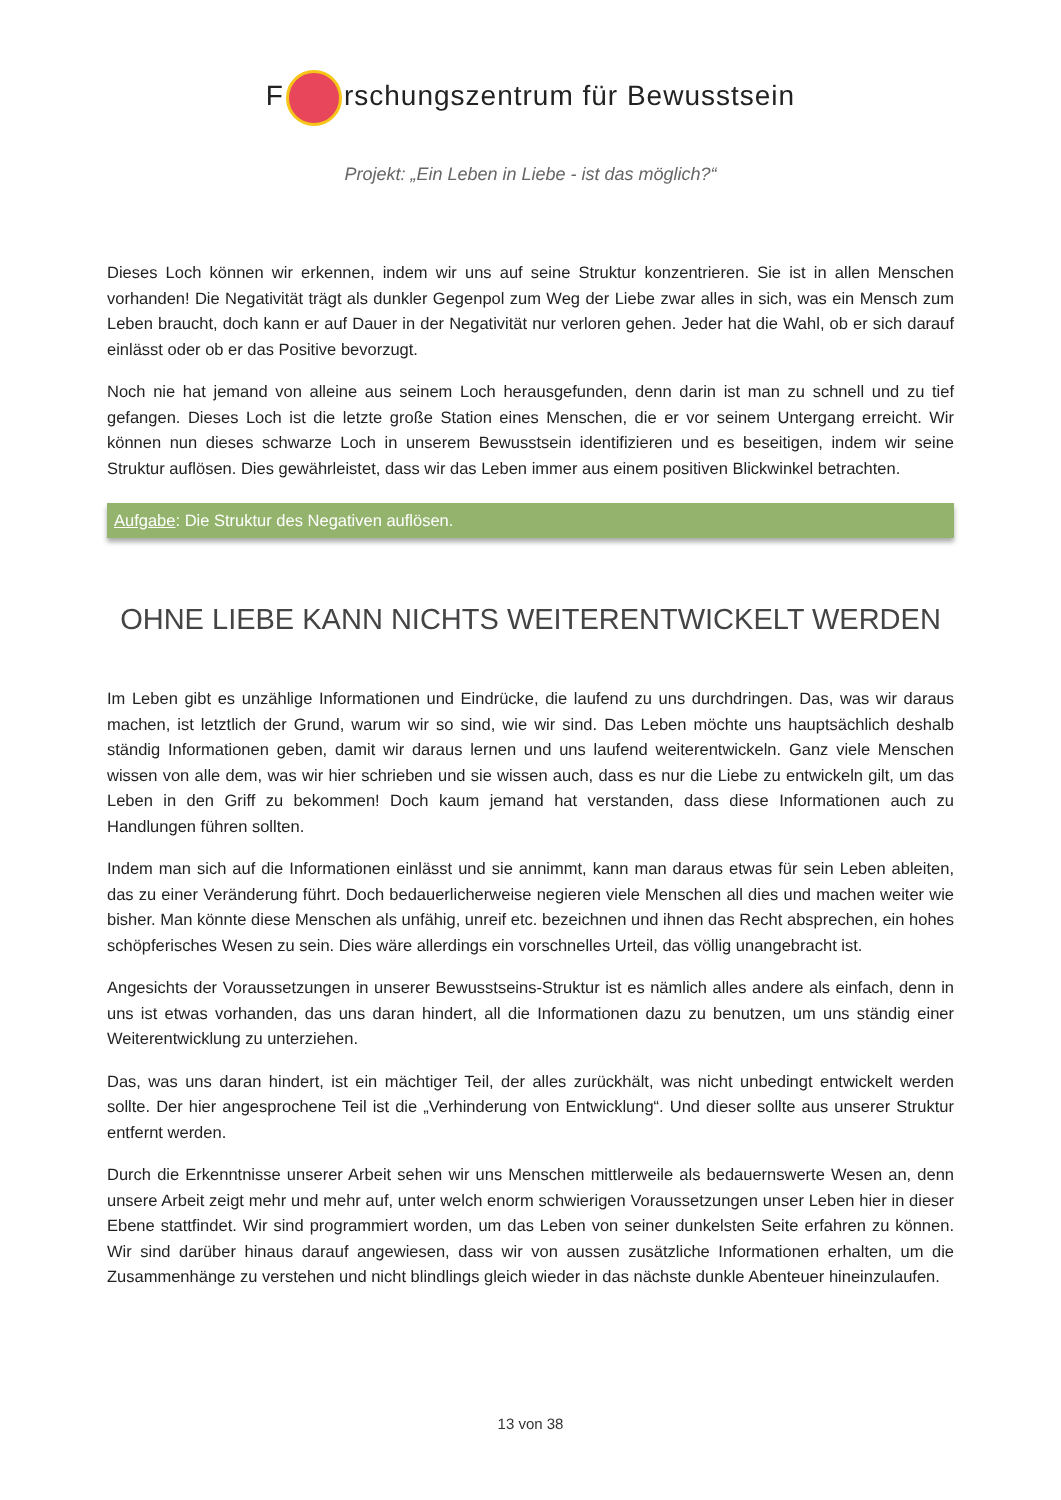F rschungszentrum für Bewusstsein
Projekt: „Ein Leben in Liebe - ist das möglich?“
Dieses Loch können wir erkennen, indem wir uns auf seine Struktur konzentrieren. Sie ist in allen Menschen vorhanden! Die Negativität trägt als dunkler Gegenpol zum Weg der Liebe zwar alles in sich, was ein Mensch zum Leben braucht, doch kann er auf Dauer in der Negativität nur verloren gehen. Jeder hat die Wahl, ob er sich darauf einlässt oder ob er das Positive bevorzugt.
Noch nie hat jemand von alleine aus seinem Loch herausgefunden, denn darin ist man zu schnell und zu tief gefangen. Dieses Loch ist die letzte große Station eines Menschen, die er vor seinem Untergang erreicht. Wir können nun dieses schwarze Loch in unserem Bewusstsein identifizieren und es beseitigen, indem wir seine Struktur auflösen. Dies gewährleistet, dass wir das Leben immer aus einem positiven Blickwinkel betrachten.
Aufgabe: Die Struktur des Negativen auflösen.
OHNE LIEBE KANN NICHTS WEITERENTWICKELT WERDEN
Im Leben gibt es unzählige Informationen und Eindrücke, die laufend zu uns durchdringen. Das, was wir daraus machen, ist letztlich der Grund, warum wir so sind, wie wir sind. Das Leben möchte uns hauptsächlich deshalb ständig Informationen geben, damit wir daraus lernen und uns laufend weiterentwickeln. Ganz viele Menschen wissen von alle dem, was wir hier schrieben und sie wissen auch, dass es nur die Liebe zu entwickeln gilt, um das Leben in den Griff zu bekommen! Doch kaum jemand hat verstanden, dass diese Informationen auch zu Handlungen führen sollten.
Indem man sich auf die Informationen einlässt und sie annimmt, kann man daraus etwas für sein Leben ableiten, das zu einer Veränderung führt. Doch bedauerlicherweise negieren viele Menschen all dies und machen weiter wie bisher. Man könnte diese Menschen als unfähig, unreif etc. bezeichnen und ihnen das Recht absprechen, ein hohes schöpferisches Wesen zu sein. Dies wäre allerdings ein vorschnelles Urteil, das völlig unangebracht ist.
Angesichts der Voraussetzungen in unserer Bewusstseins-Struktur ist es nämlich alles andere als einfach, denn in uns ist etwas vorhanden, das uns daran hindert, all die Informationen dazu zu benutzen, um uns ständig einer Weiterentwicklung zu unterziehen.
Das, was uns daran hindert, ist ein mächtiger Teil, der alles zurückhält, was nicht unbedingt entwickelt werden sollte. Der hier angesprochene Teil ist die „Verhinderung von Entwicklung“. Und dieser sollte aus unserer Struktur entfernt werden.
Durch die Erkenntnisse unserer Arbeit sehen wir uns Menschen mittlerweile als bedauernswerte Wesen an, denn unsere Arbeit zeigt mehr und mehr auf, unter welch enorm schwierigen Voraussetzungen unser Leben hier in dieser Ebene stattfindet. Wir sind programmiert worden, um das Leben von seiner dunkelsten Seite erfahren zu können. Wir sind darüber hinaus darauf angewiesen, dass wir von aussen zusätzliche Informationen erhalten, um die Zusammenhänge zu verstehen und nicht blindlings gleich wieder in das nächste dunkle Abenteuer hineinzulaufen.
13 von 38